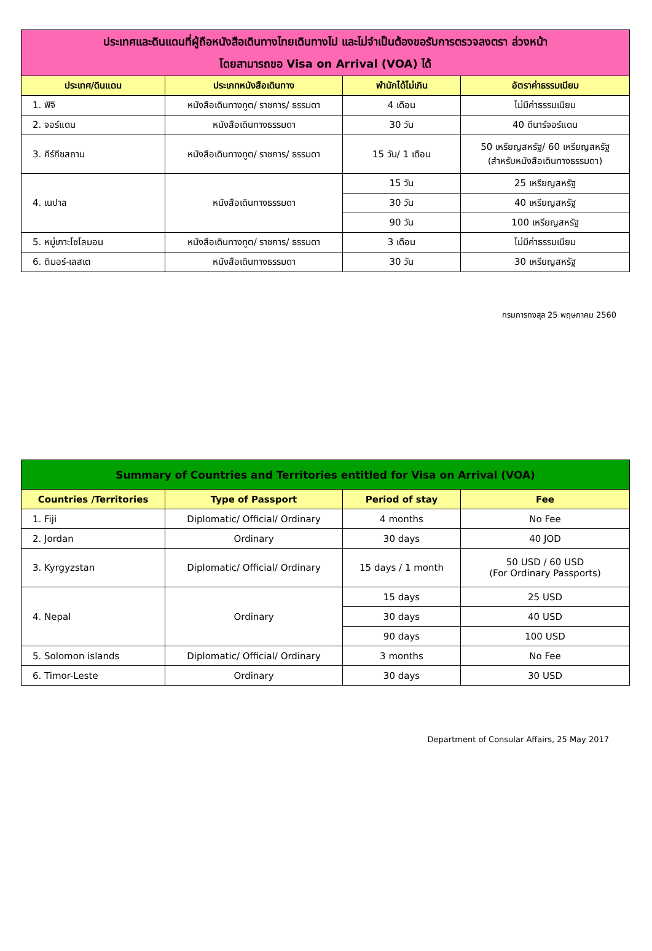| ประเทศและดินแดนที่ผู้ถือหนังสือเดินทางไทยเดินทางไป และไม่จำเป็นต้องขอรับการตรวจลงตรา ล่วงหน้า โดยสามารถขอ Visa on Arrival (VOA) ได้ | | | |
| ประเทศ/ดินแดน | ประเภทหนังสือเดินทาง | พำนักได้ไม่เกิน | อัตราค่าธรรมเนียม |
| 1. ฟิจิ | หนังสือเดินทางทูต/ ราชการ/ ธรรมดา | 4 เดือน | ไม่มีค่าธรรมเนียม |
| 2. จอร์แดน | หนังสือเดินทางธรรมดา | 30 วัน | 40 ดีนาร์จอร์แดน |
| 3. คีร์กีซสถาน | หนังสือเดินทางทูต/ ราชการ/ ธรรมดา | 15 วัน/ 1 เดือน | 50 เหรียญสหรัฐ/ 60 เหรียญสหรัฐ (สำหรับหนังสือเดินทางธรรมดา) |
| 4. เนปาล | หนังสือเดินทางธรรมดา | 15 วัน | 25 เหรียญสหรัฐ |
| | | 30 วัน | 40 เหรียญสหรัฐ |
| | | 90 วัน | 100 เหรียญสหรัฐ |
| 5. หมู่เกาะโซโลมอน | หนังสือเดินทางทูต/ ราชการ/ ธรรมดา | 3 เดือน | ไม่มีค่าธรรมเนียม |
| 6. ติมอร์-เลสเต | หนังสือเดินทางธรรมดา | 30 วัน | 30 เหรียญสหรัฐ |
กรมการกงสุล 25 พฤษภาคม 2560
| Summary of Countries and Territories entitled for Visa on Arrival (VOA) | | | |
| Countries /Territories | Type of Passport | Period of stay | Fee |
| 1. Fiji | Diplomatic/ Official/ Ordinary | 4 months | No Fee |
| 2. Jordan | Ordinary | 30 days | 40 JOD |
| 3. Kyrgyzstan | Diplomatic/ Official/ Ordinary | 15 days / 1 month | 50 USD / 60 USD (For Ordinary Passports) |
| 4. Nepal | Ordinary | 15 days | 25 USD |
| | | 30 days | 40 USD |
| | | 90 days | 100 USD |
| 5. Solomon islands | Diplomatic/ Official/ Ordinary | 3 months | No Fee |
| 6. Timor-Leste | Ordinary | 30 days | 30 USD |
Department of Consular Affairs, 25 May 2017